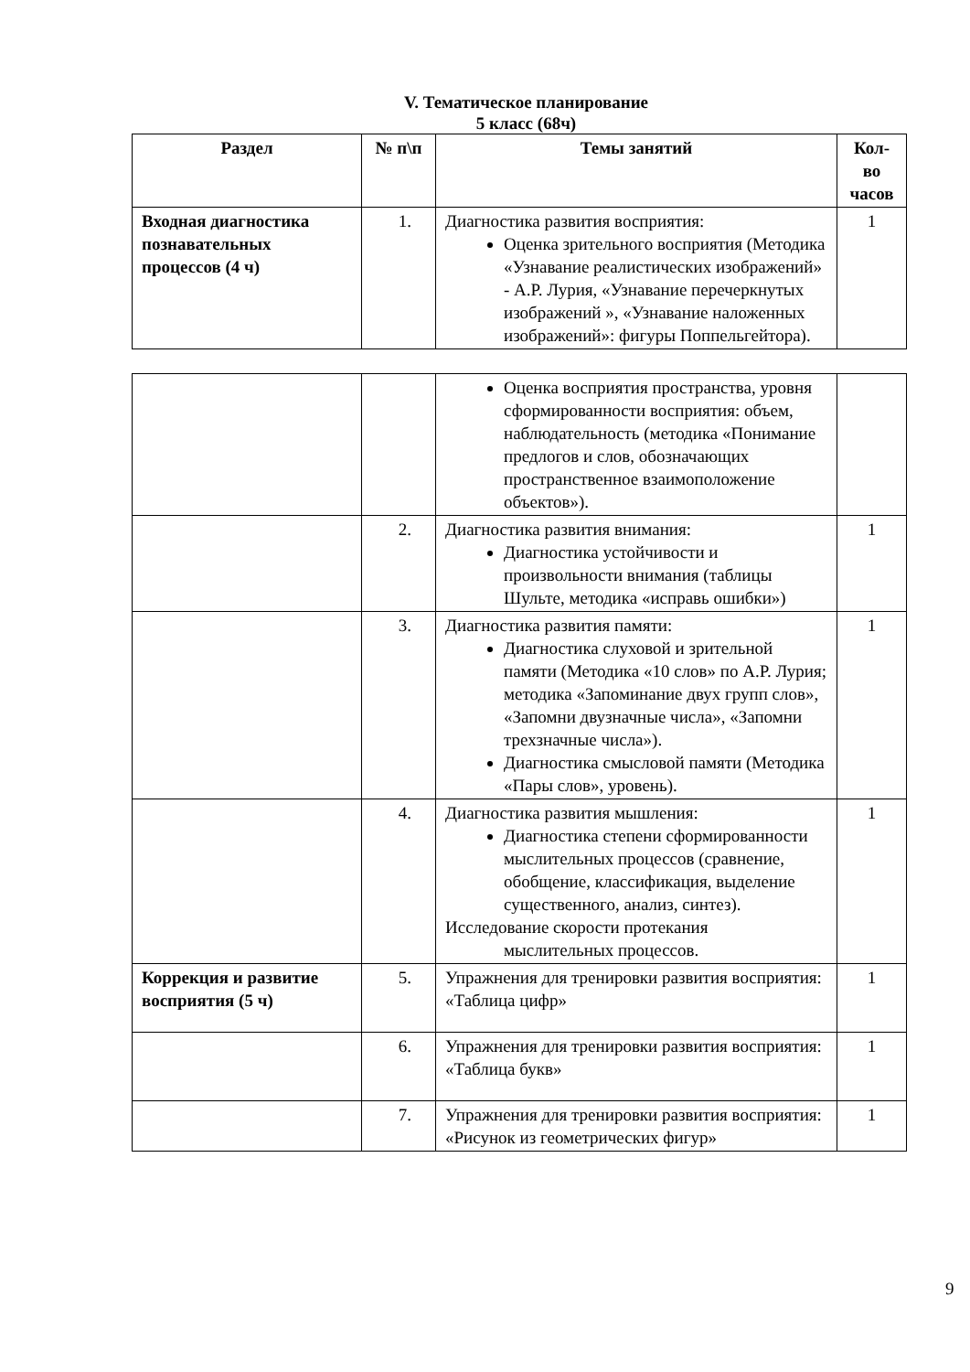V. Тематическое планирование
5 класс (68ч)
| Раздел | № п\п | Темы занятий | Кол-во часов |
| --- | --- | --- | --- |
| Входная диагностика познавательных процессов (4 ч) | 1. | Диагностика развития восприятия: Оценка зрительного восприятия (Методика «Узнавание реалистических изображений» - А.Р. Лурия, «Узнавание перечеркнутых изображений », «Узнавание наложенных изображений»: фигуры Поппельгейтора). | 1 |
| | | Оценка восприятия пространства, уровня сформированности восприятия: объем, наблюдательность (методика «Понимание предлогов и слов, обозначающих пространственное взаимоположение объектов»). | |
| | 2. | Диагностика развития внимания: Диагностика устойчивости и произвольности внимания (таблицы Шульте, методика «исправь ошибки») | 1 |
| | 3. | Диагностика развития памяти: Диагностика слуховой и зрительной памяти (Методика «10 слов» по А.Р. Лурия; методика «Запоминание двух групп слов», «Запомни двузначные числа», «Запомни трехзначные числа»). Диагностика смысловой памяти (Методика «Пары слов», уровень). | 1 |
| | 4. | Диагностика развития мышления: Диагностика степени сформированности мыслительных процессов (сравнение, обобщение, классификация, выделение существенного, анализ, синтез). Исследование скорости протекания мыслительных процессов. | 1 |
| Коррекция и развитие восприятия (5 ч) | 5. | Упражнения для тренировки развития восприятия: «Таблица цифр» | 1 |
| | 6. | Упражнения для тренировки развития восприятия: «Таблица букв» | 1 |
| | 7. | Упражнения для тренировки развития восприятия: «Рисунок из геометрических фигур» | 1 |
9